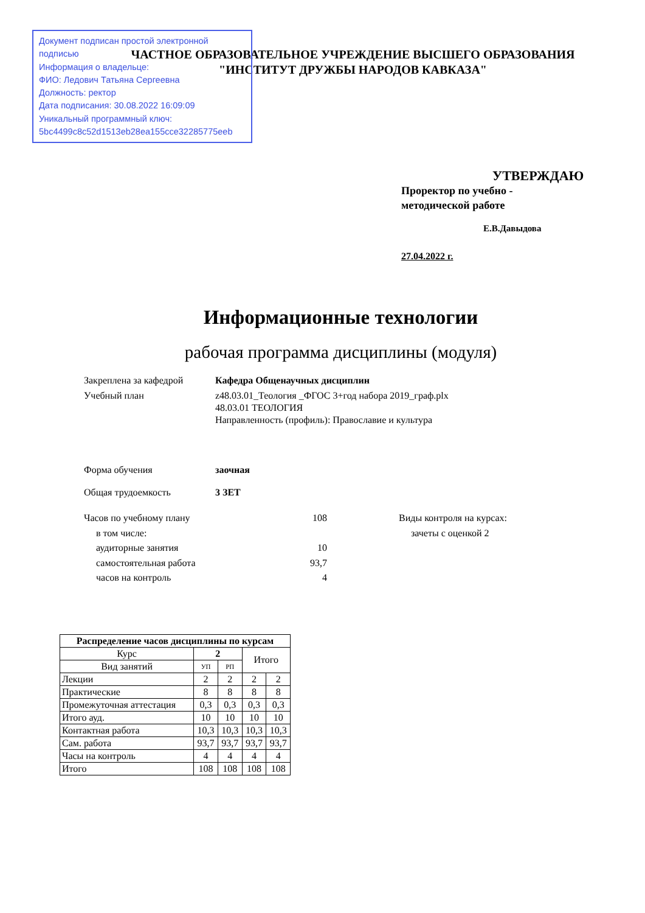Документ подписан простой электронной подписью
Информация о владельце:
ФИО: Ледович Татьяна Сергеевна
Должность: ректор
Дата подписания: 30.08.2022 16:09:09
Уникальный программный ключ:
5bc4499c8c52d1513eb28ea155cce32285775eeb
ЧАСТНОЕ ОБРАЗОВАТЕЛЬНОЕ УЧРЕЖДЕНИЕ ВЫСШЕГО ОБРАЗОВАНИЯ
"ИНСТИТУТ ДРУЖБЫ НАРОДОВ КАВКАЗА"
УТВЕРЖДАЮ
Проректор по учебно -
методической работе
Е.В.Давыдова
27.04.2022 г.
Информационные технологии
рабочая программа дисциплины (модуля)
Закреплена за кафедрой Кафедра Общенаучных дисциплин
Учебный план z48.03.01_Теология _ФГОС 3+год набора 2019_граф.plx
48.03.01 ТЕОЛОГИЯ
Направленность (профиль): Православие и культура
Форма обучения заочная
Общая трудоемкость 3 ЗЕТ
Часов по учебному плану
в том числе:
аудиторные занятия
самостоятельная работа
часов на контроль
108
10
93,7
4
Виды контроля на курсах:
зачеты с оценкой 2
| Распределение часов дисциплины по курсам | | | | |
| --- | --- | --- | --- | --- |
| Курс | 2 | | Итого | |
| Вид занятий | УП | РП | | |
| Лекции | 2 | 2 | 2 | 2 |
| Практические | 8 | 8 | 8 | 8 |
| Промежуточная аттестация | 0,3 | 0,3 | 0,3 | 0,3 |
| Итого ауд. | 10 | 10 | 10 | 10 |
| Контактная работа | 10,3 | 10,3 | 10,3 | 10,3 |
| Сам. работа | 93,7 | 93,7 | 93,7 | 93,7 |
| Часы на контроль | 4 | 4 | 4 | 4 |
| Итого | 108 | 108 | 108 | 108 |